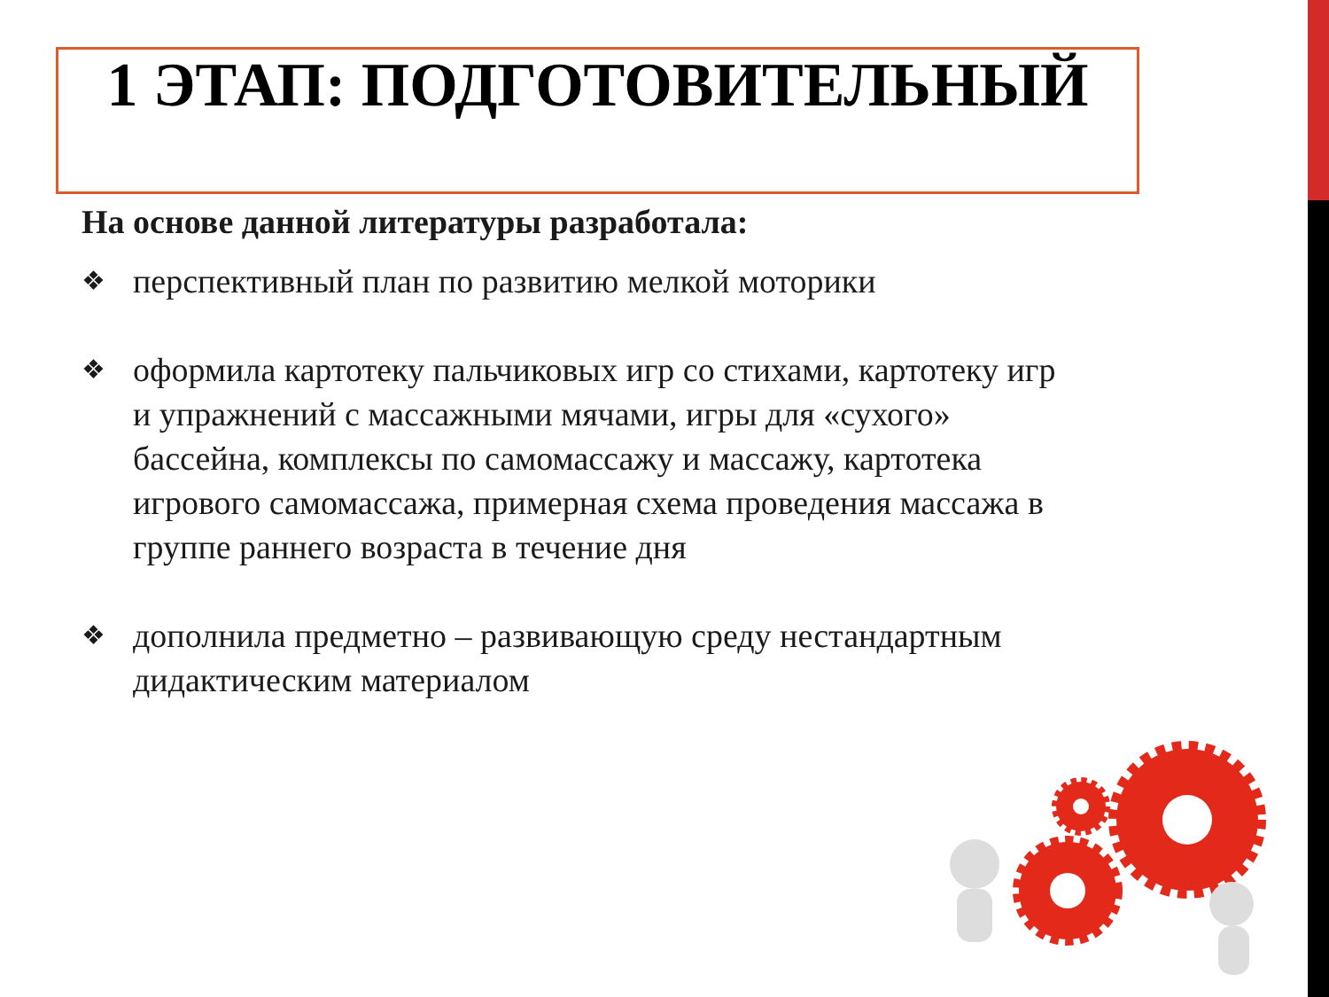1 ЭТАП: ПОДГОТОВИТЕЛЬНЫЙ
На основе данной литературы разработала:
❖ перспективный план по развитию мелкой моторики
❖ оформила картотеку пальчиковых игр со стихами, картотеку игр и упражнений с массажными мячами, игры для «сухого» бассейна, комплексы по самомассажу и массажу, картотека игрового самомассажа, примерная схема проведения массажа в группе раннего возраста в течение дня
❖ дополнила предметно – развивающую среду нестандартным дидактическим материалом